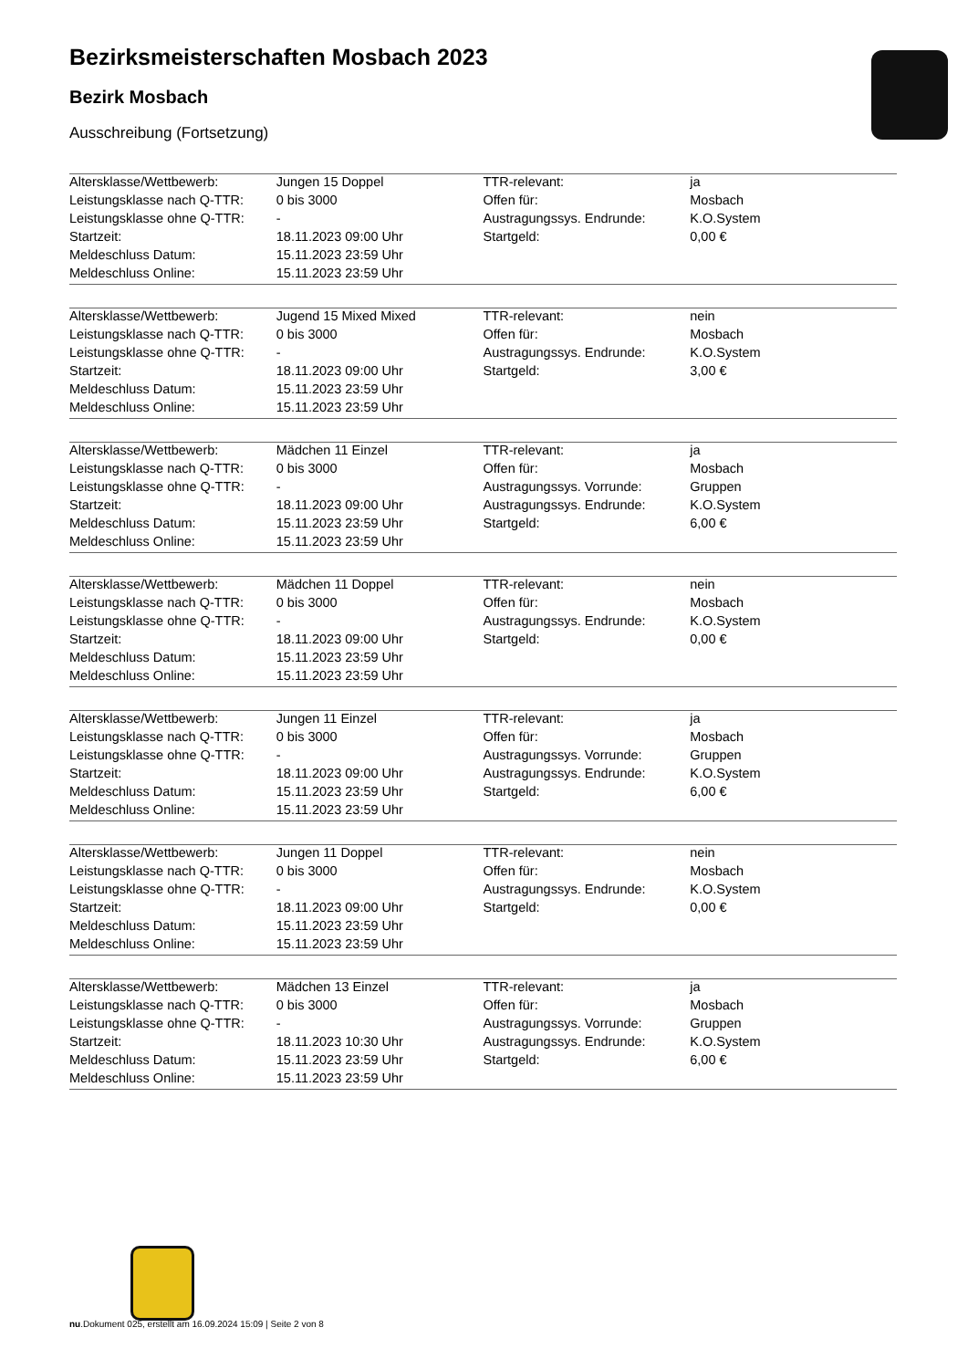Bezirksmeisterschaften Mosbach 2023
Bezirk Mosbach
Ausschreibung (Fortsetzung)
| Altersklasse/Wettbewerb: | Jungen 15 Doppel | TTR-relevant: | ja |
| Leistungsklasse nach Q-TTR: | 0 bis 3000 | Offen für: | Mosbach |
| Leistungsklasse ohne Q-TTR: | - | Austragungssys. Endrunde: | K.O.System |
| Startzeit: | 18.11.2023 09:00 Uhr | Startgeld: | 0,00 € |
| Meldeschluss Datum: | 15.11.2023 23:59 Uhr | | |
| Meldeschluss Online: | 15.11.2023 23:59 Uhr | | |
| Altersklasse/Wettbewerb: | Jugend 15 Mixed Mixed | TTR-relevant: | nein |
| Leistungsklasse nach Q-TTR: | 0 bis 3000 | Offen für: | Mosbach |
| Leistungsklasse ohne Q-TTR: | - | Austragungssys. Endrunde: | K.O.System |
| Startzeit: | 18.11.2023 09:00 Uhr | Startgeld: | 3,00 € |
| Meldeschluss Datum: | 15.11.2023 23:59 Uhr | | |
| Meldeschluss Online: | 15.11.2023 23:59 Uhr | | |
| Altersklasse/Wettbewerb: | Mädchen 11 Einzel | TTR-relevant: | ja |
| Leistungsklasse nach Q-TTR: | 0 bis 3000 | Offen für: | Mosbach |
| Leistungsklasse ohne Q-TTR: | - | Austragungssys. Vorrunde: | Gruppen |
| Startzeit: | 18.11.2023 09:00 Uhr | Austragungssys. Endrunde: | K.O.System |
| Meldeschluss Datum: | 15.11.2023 23:59 Uhr | Startgeld: | 6,00 € |
| Meldeschluss Online: | 15.11.2023 23:59 Uhr | | |
| Altersklasse/Wettbewerb: | Mädchen 11 Doppel | TTR-relevant: | nein |
| Leistungsklasse nach Q-TTR: | 0 bis 3000 | Offen für: | Mosbach |
| Leistungsklasse ohne Q-TTR: | - | Austragungssys. Endrunde: | K.O.System |
| Startzeit: | 18.11.2023 09:00 Uhr | Startgeld: | 0,00 € |
| Meldeschluss Datum: | 15.11.2023 23:59 Uhr | | |
| Meldeschluss Online: | 15.11.2023 23:59 Uhr | | |
| Altersklasse/Wettbewerb: | Jungen 11 Einzel | TTR-relevant: | ja |
| Leistungsklasse nach Q-TTR: | 0 bis 3000 | Offen für: | Mosbach |
| Leistungsklasse ohne Q-TTR: | - | Austragungssys. Vorrunde: | Gruppen |
| Startzeit: | 18.11.2023 09:00 Uhr | Austragungssys. Endrunde: | K.O.System |
| Meldeschluss Datum: | 15.11.2023 23:59 Uhr | Startgeld: | 6,00 € |
| Meldeschluss Online: | 15.11.2023 23:59 Uhr | | |
| Altersklasse/Wettbewerb: | Jungen 11 Doppel | TTR-relevant: | nein |
| Leistungsklasse nach Q-TTR: | 0 bis 3000 | Offen für: | Mosbach |
| Leistungsklasse ohne Q-TTR: | - | Austragungssys. Endrunde: | K.O.System |
| Startzeit: | 18.11.2023 09:00 Uhr | Startgeld: | 0,00 € |
| Meldeschluss Datum: | 15.11.2023 23:59 Uhr | | |
| Meldeschluss Online: | 15.11.2023 23:59 Uhr | | |
| Altersklasse/Wettbewerb: | Mädchen 13 Einzel | TTR-relevant: | ja |
| Leistungsklasse nach Q-TTR: | 0 bis 3000 | Offen für: | Mosbach |
| Leistungsklasse ohne Q-TTR: | - | Austragungssys. Vorrunde: | Gruppen |
| Startzeit: | 18.11.2023 10:30 Uhr | Austragungssys. Endrunde: | K.O.System |
| Meldeschluss Datum: | 15.11.2023 23:59 Uhr | Startgeld: | 6,00 € |
| Meldeschluss Online: | 15.11.2023 23:59 Uhr | | |
nu.Dokument 025, erstellt am 16.09.2024 15:09 | Seite 2 von 8